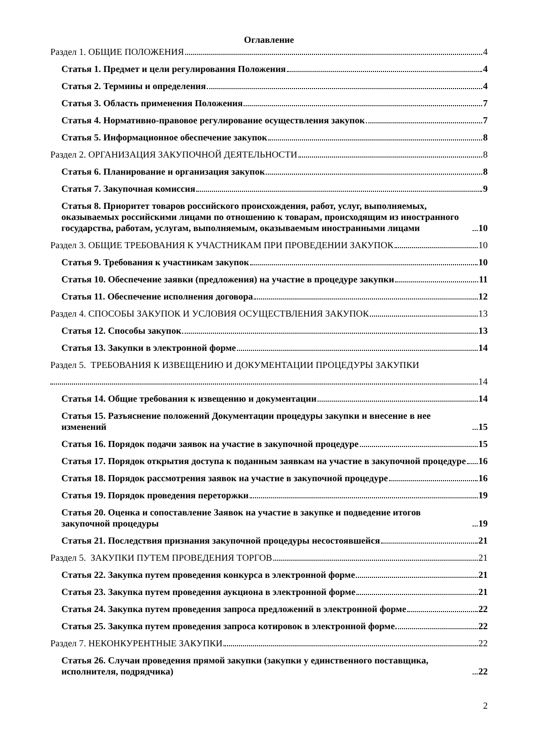Оглавление
Раздел 1. ОБЩИЕ ПОЛОЖЕНИЯ 4
Статья 1. Предмет и цели регулирования Положения 4
Статья 2. Термины и определения 4
Статья 3. Область применения Положения 7
Статья 4. Нормативно-правовое регулирование осуществления закупок 7
Статья 5. Информационное обеспечение закупок 8
Раздел 2. ОРГАНИЗАЦИЯ ЗАКУПОЧНОЙ ДЕЯТЕЛЬНОСТИ 8
Статья 6. Планирование и организация закупок 8
Статья 7. Закупочная комиссия 9
Статья 8. Приоритет товаров российского происхождения, работ, услуг, выполняемых, оказываемых российскими лицами по отношению к товарам, происходящим из иностранного государства, работам, услугам, выполняемым, оказываемым иностранными лицами 10
Раздел 3. ОБЩИЕ ТРЕБОВАНИЯ К УЧАСТНИКАМ ПРИ ПРОВЕДЕНИИ ЗАКУПОК 10
Статья 9. Требования к участникам закупок 10
Статья 10. Обеспечение заявки (предложения) на участие в процедуре закупки 11
Статья 11. Обеспечение исполнения договора 12
Раздел 4. СПОСОБЫ ЗАКУПОК И УСЛОВИЯ ОСУЩЕСТВЛЕНИЯ ЗАКУПОК 13
Статья 12. Способы закупок 13
Статья 13. Закупки в электронной форме 14
Раздел 5. ТРЕБОВАНИЯ К ИЗВЕЩЕНИЮ И ДОКУМЕНТАЦИИ ПРОЦЕДУРЫ ЗАКУПКИ
14
Статья 14. Общие требования к извещению и документации 14
Статья 15. Разъяснение положений Документации процедуры закупки и внесение в нее изменений 15
Статья 16. Порядок подачи заявок на участие в закупочной процедуре 15
Статья 17. Порядок открытия доступа к поданным заявкам на участие в закупочной процедуре 16
Статья 18. Порядок рассмотрения заявок на участие в закупочной процедуре 16
Статья 19. Порядок проведения переторжки 19
Статья 20. Оценка и сопоставление Заявок на участие в закупке и подведение итогов закупочной процедуры 19
Статья 21. Последствия признания закупочной процедуры несостоявшейся 21
Раздел 5. ЗАКУПКИ ПУТЕМ ПРОВЕДЕНИЯ ТОРГОВ 21
Статья 22. Закупка путем проведения конкурса в электронной форме 21
Статья 23. Закупка путем проведения аукциона в электронной форме 21
Статья 24. Закупка путем проведения запроса предложений в электронной форме 22
Статья 25. Закупка путем проведения запроса котировок в электронной форме. 22
Раздел 7. НЕКОНКУРЕНТНЫЕ ЗАКУПКИ 22
Статья 26. Случаи проведения прямой закупки (закупки у единственного поставщика, исполнителя, подрядчика) 22
2